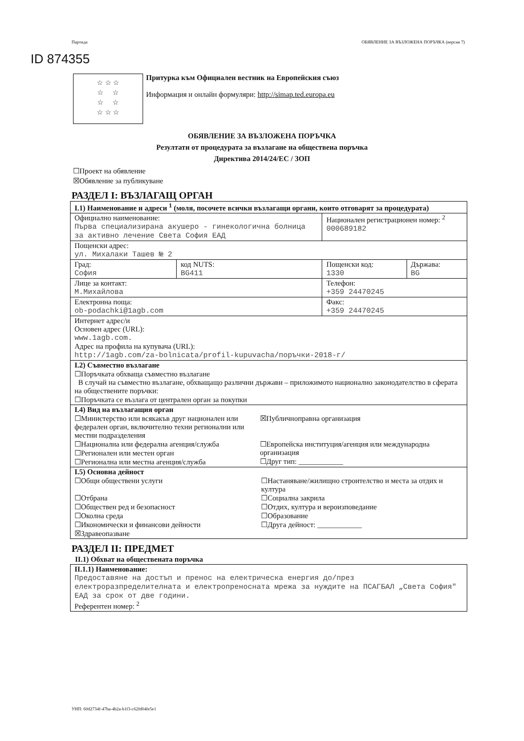Партида ОБЯВЛЕНИЕ ЗА ВЪЗЛОЖЕНА ПОРЪЧКА (версия 7)
ID 874355
☆ ☆ ☆
☆ ☆
☆ ☆
☆ ☆ ☆
Притурка към Официален вестник на Европейския съюз
Информация и онлайн формуляри: http://simap.ted.europa.eu
ОБЯВЛЕНИЕ ЗА ВЪЗЛОЖЕНА ПОРЪЧКА
Резултати от процедурата за възлагане на обществена поръчка
Директива 2014/24/ЕС / ЗОП
☐Проект на обявление
☒Обявление за публикуване
РАЗДЕЛ I: ВЪЗЛАГАЩ ОРГАН
| I.1) Наименование и адреси <sup>1</sup> (моля, посочете всички възлагащи органи, които отговарят за процедурата) | | | |
| Официално наименование: Първа специализирана акушеро - гинекологична болница за активно лечение Света София ЕАД | | Национален регистрационен номер: <sup>2</sup> 000689182 | |
| Пощенски адрес: ул. Михалаки Ташев № 2 | | | |
| Град: София | код NUTS: BG411 | Пощенски код: 1330 | Държава: BG |
| Лице за контакт: М.Михайлова | | Телефон: +359 24470245 | |
| Електронна поща: ob-podachki@1agb.com | | Факс: +359 24470245 | |
| Интернет адрес/и Основен адрес (URL): www.1agb.com. Адрес на профила на купувача (URL): http://1agb.com/za-bolnicata/profil-kupuvacha/поръчки-2018-г/ | | | |
| I.2) Съвместно възлагане ☐Поръчката обхваща съвместно възлагане В случай на съвместно възлагане, обхващащо различни държави – приложимото национално законодателство в сферата на обществените поръчки: ☐Поръчката се възлага от централен орган за покупки | | | |
| I.4) Вид на възлагащия орган ☐Министерство или всякакъв друг национален или федерален орган, включително техни регионални или местни подразделения ☐Национална или федерална агенция/служба ☐Регионален или местен орган ☐Регионална или местна агенция/служба ☒Публичноправна организация ☐Европейска институция/агенция или международна организация ☐Друг тип: ____________ | | | |
| I.5) Основна дейност ☐Общи обществени услуги ☐Отбрана ☐Обществен ред и безопасност ☐Околна среда ☐Икономически и финансови дейности ☒Здравеопазване ☐Настаняване/жилищно строителство и места за отдих и култура ☐Социална закрила ☐Отдих, култура и вероизповедание ☐Образование ☐Друга дейност: ____________ | | | |
РАЗДЕЛ II: ПРЕДМЕТ
II.1) Обхват на обществената поръчка
| II.1.1) Наименование: Предоставяне на достъп и пренос на електрическа енергия до/през електроразпределителната и електропреносната мрежа за нуждите на ПСАГБАЛ „Света София" ЕАД за срок от две години. Референтен номер: <sup>2</sup> |
УНП: 60d2734f-47ba-4b2a-b1f3-c62fd04fe5e1